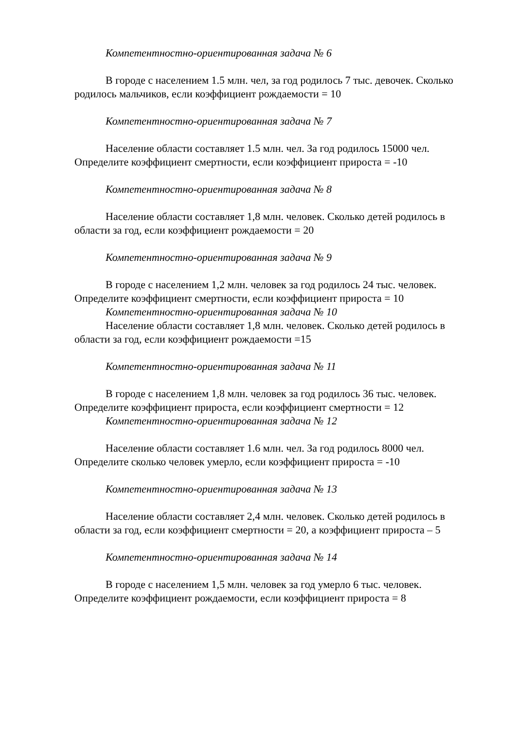Компетентностно-ориентированная задача № 6
В городе с населением 1.5 млн. чел, за год родилось 7 тыс. девочек. Сколько родилось мальчиков, если коэффициент рождаемости = 10
Компетентностно-ориентированная задача № 7
Население области составляет 1.5 млн. чел. За год родилось 15000 чел. Определите коэффициент смертности, если коэффициент прироста = -10
Компетентностно-ориентированная задача № 8
Население области составляет 1,8 млн. человек. Сколько детей родилось в области за год, если коэффициент рождаемости = 20
Компетентностно-ориентированная задача № 9
В городе с населением 1,2 млн. человек за год родилось 24 тыс. человек. Определите коэффициент смертности, если коэффициент прироста = 10
Компетентностно-ориентированная задача № 10
Население области составляет 1,8 млн. человек. Сколько детей родилось в области за год, если коэффициент рождаемости =15
Компетентностно-ориентированная задача № 11
В городе с населением 1,8 млн. человек за год родилось 36 тыс. человек. Определите коэффициент прироста, если коэффициент смертности = 12
Компетентностно-ориентированная задача № 12
Население области составляет 1.6 млн. чел. За год родилось 8000 чел. Определите сколько человек умерло, если коэффициент прироста = -10
Компетентностно-ориентированная задача № 13
Население области составляет 2,4 млн. человек. Сколько детей родилось в области за год, если коэффициент смертности = 20, а коэффициент прироста – 5
Компетентностно-ориентированная задача № 14
В городе с населением 1,5 млн. человек за год умерло 6 тыс. человек. Определите коэффициент рождаемости, если коэффициент прироста = 8